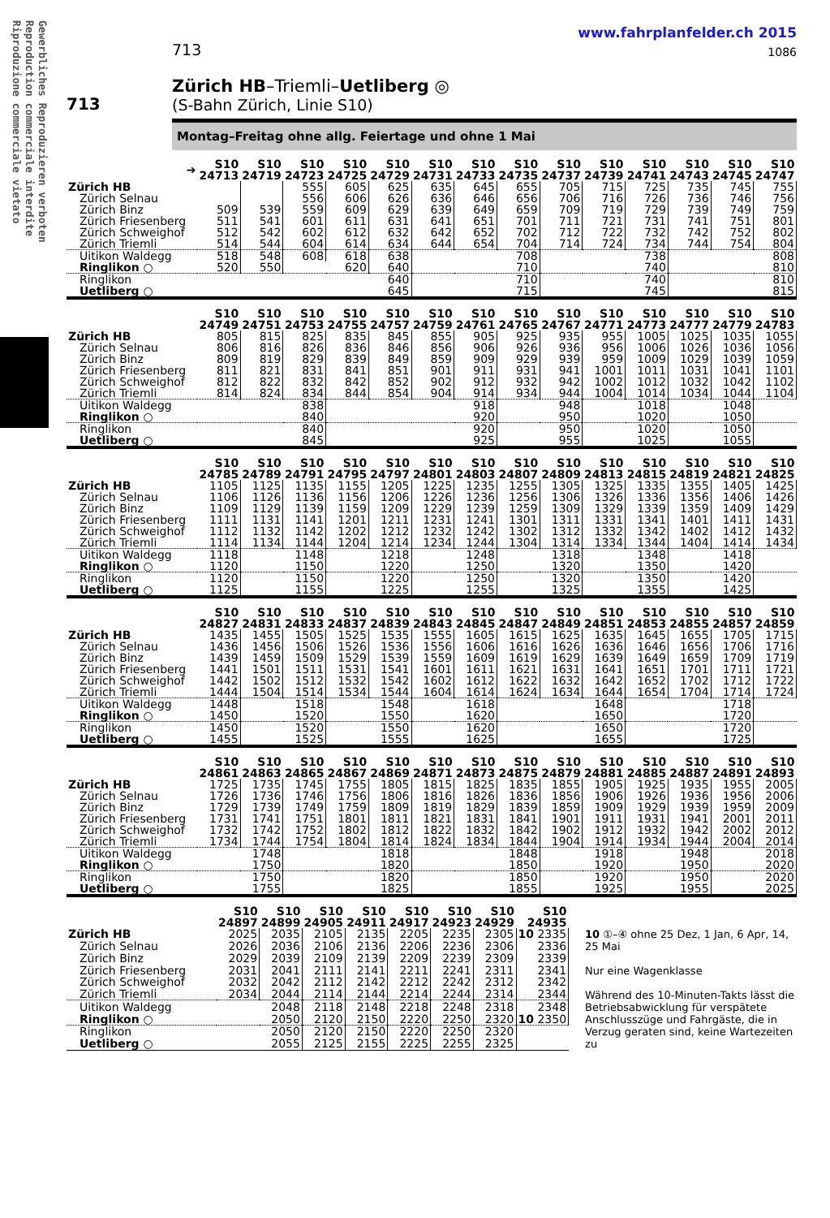Gewerbliches Reproduzieren verboten
Reproduction commerciale interdite
Riproduzione commerciale vietato
713
www.fahrplanfelder.ch 2015
1086
713
Zürich HB–Triemli–Uetliberg ◎
(S-Bahn Zürich, Linie S10)
Montag–Freitag ohne allg. Feiertage und ohne 1 Mai
| ➔ | S10 24713 | S10 24719 | S10 24723 | S10 24725 | S10 24729 | S10 24731 | S10 24733 | S10 24735 | S10 24737 | S10 24739 | S10 24741 | S10 24743 | S10 24745 | S10 24747 |
| --- | --- | --- | --- | --- | --- | --- | --- | --- | --- | --- | --- | --- | --- | --- |
| Zürich HB | | | 555 | 605 | 625 | 635 | 645 | 655 | 705 | 715 | 725 | 735 | 745 | 755 |
| Zürich Selnau | | | 556 | 606 | 626 | 636 | 646 | 656 | 706 | 716 | 726 | 736 | 746 | 756 |
| Zürich Binz | 509 | 539 | 559 | 609 | 629 | 639 | 649 | 659 | 709 | 719 | 729 | 739 | 749 | 759 |
| Zürich Friesenberg | 511 | 541 | 601 | 611 | 631 | 641 | 651 | 701 | 711 | 721 | 731 | 741 | 751 | 801 |
| Zürich Schweighof | 512 | 542 | 602 | 612 | 632 | 642 | 652 | 702 | 712 | 722 | 732 | 742 | 752 | 802 |
| Zürich Triemli | 514 | 544 | 604 | 614 | 634 | 644 | 654 | 704 | 714 | 724 | 734 | 744 | 754 | 804 |
| Uitikon Waldegg | 518 | 548 | 608 | 618 | 638 | | | 708 | | | 738 | | | 808 |
| Ringlikon ○ | 520 | 550 | | 620 | 640 | | | 710 | | | 740 | | | 810 |
| Ringlikon | | | | | 640 | | | 710 | | | 740 | | | 810 |
| Uetliberg ○ | | | | | 645 | | | 715 | | | 745 | | | 815 |
| | S10 24749 | S10 24751 | S10 24753 | S10 24755 | S10 24757 | S10 24759 | S10 24761 | S10 24765 | S10 24767 | S10 24771 | S10 24773 | S10 24777 | S10 24779 | S10 24783 |
| --- | --- | --- | --- | --- | --- | --- | --- | --- | --- | --- | --- | --- | --- | --- |
| Zürich HB | 805 | 815 | 825 | 835 | 845 | 855 | 905 | 925 | 935 | 955 | 1005 | 1025 | 1035 | 1055 |
| Zürich Selnau | 806 | 816 | 826 | 836 | 846 | 856 | 906 | 926 | 936 | 956 | 1006 | 1026 | 1036 | 1056 |
| Zürich Binz | 809 | 819 | 829 | 839 | 849 | 859 | 909 | 929 | 939 | 959 | 1009 | 1029 | 1039 | 1059 |
| Zürich Friesenberg | 811 | 821 | 831 | 841 | 851 | 901 | 911 | 931 | 941 | 1001 | 1011 | 1031 | 1041 | 1101 |
| Zürich Schweighof | 812 | 822 | 832 | 842 | 852 | 902 | 912 | 932 | 942 | 1002 | 1012 | 1032 | 1042 | 1102 |
| Zürich Triemli | 814 | 824 | 834 | 844 | 854 | 904 | 914 | 934 | 944 | 1004 | 1014 | 1034 | 1044 | 1104 |
| Uitikon Waldegg | | | 838 | | | | 918 | | 948 | | 1018 | | 1048 | |
| Ringlikon ○ | | | 840 | | | | 920 | | 950 | | 1020 | | 1050 | |
| Ringlikon | | | 840 | | | | 920 | | 950 | | 1020 | | 1050 | |
| Uetliberg ○ | | | 845 | | | | 925 | | 955 | | 1025 | | 1055 | |
| | S10 24785 | S10 24789 | S10 24791 | S10 24795 | S10 24797 | S10 24801 | S10 24803 | S10 24807 | S10 24809 | S10 24813 | S10 24815 | S10 24819 | S10 24821 | S10 24825 |
| --- | --- | --- | --- | --- | --- | --- | --- | --- | --- | --- | --- | --- | --- | --- |
| Zürich HB | 1105 | 1125 | 1135 | 1155 | 1205 | 1225 | 1235 | 1255 | 1305 | 1325 | 1335 | 1355 | 1405 | 1425 |
| Zürich Selnau | 1106 | 1126 | 1136 | 1156 | 1206 | 1226 | 1236 | 1256 | 1306 | 1326 | 1336 | 1356 | 1406 | 1426 |
| Zürich Binz | 1109 | 1129 | 1139 | 1159 | 1209 | 1229 | 1239 | 1259 | 1309 | 1329 | 1339 | 1359 | 1409 | 1429 |
| Zürich Friesenberg | 1111 | 1131 | 1141 | 1201 | 1211 | 1231 | 1241 | 1301 | 1311 | 1331 | 1341 | 1401 | 1411 | 1431 |
| Zürich Schweighof | 1112 | 1132 | 1142 | 1202 | 1212 | 1232 | 1242 | 1302 | 1312 | 1332 | 1342 | 1402 | 1412 | 1432 |
| Zürich Triemli | 1114 | 1134 | 1144 | 1204 | 1214 | 1234 | 1244 | 1304 | 1314 | 1334 | 1344 | 1404 | 1414 | 1434 |
| Uitikon Waldegg | 1118 | | 1148 | | 1218 | | 1248 | | 1318 | | 1348 | | 1418 | |
| Ringlikon ○ | 1120 | | 1150 | | 1220 | | 1250 | | 1320 | | 1350 | | 1420 | |
| Ringlikon | 1120 | | 1150 | | 1220 | | 1250 | | 1320 | | 1350 | | 1420 | |
| Uetliberg ○ | 1125 | | 1155 | | 1225 | | 1255 | | 1325 | | 1355 | | 1425 | |
| | S10 24827 | S10 24831 | S10 24833 | S10 24837 | S10 24839 | S10 24843 | S10 24845 | S10 24847 | S10 24849 | S10 24851 | S10 24853 | S10 24855 | S10 24857 | S10 24859 |
| --- | --- | --- | --- | --- | --- | --- | --- | --- | --- | --- | --- | --- | --- | --- |
| Zürich HB | 1435 | 1455 | 1505 | 1525 | 1535 | 1555 | 1605 | 1615 | 1625 | 1635 | 1645 | 1655 | 1705 | 1715 |
| Zürich Selnau | 1436 | 1456 | 1506 | 1526 | 1536 | 1556 | 1606 | 1616 | 1626 | 1636 | 1646 | 1656 | 1706 | 1716 |
| Zürich Binz | 1439 | 1459 | 1509 | 1529 | 1539 | 1559 | 1609 | 1619 | 1629 | 1639 | 1649 | 1659 | 1709 | 1719 |
| Zürich Friesenberg | 1441 | 1501 | 1511 | 1531 | 1541 | 1601 | 1611 | 1621 | 1631 | 1641 | 1651 | 1701 | 1711 | 1721 |
| Zürich Schweighof | 1442 | 1502 | 1512 | 1532 | 1542 | 1602 | 1612 | 1622 | 1632 | 1642 | 1652 | 1702 | 1712 | 1722 |
| Zürich Triemli | 1444 | 1504 | 1514 | 1534 | 1544 | 1604 | 1614 | 1624 | 1634 | 1644 | 1654 | 1704 | 1714 | 1724 |
| Uitikon Waldegg | 1448 | | 1518 | | 1548 | | 1618 | | | 1648 | | | 1718 | |
| Ringlikon ○ | 1450 | | 1520 | | 1550 | | 1620 | | | 1650 | | | 1720 | |
| Ringlikon | 1450 | | 1520 | | 1550 | | 1620 | | | 1650 | | | 1720 | |
| Uetliberg ○ | 1455 | | 1525 | | 1555 | | 1625 | | | 1655 | | | 1725 | |
| | S10 24861 | S10 24863 | S10 24865 | S10 24867 | S10 24869 | S10 24871 | S10 24873 | S10 24875 | S10 24879 | S10 24881 | S10 24885 | S10 24887 | S10 24891 | S10 24893 |
| --- | --- | --- | --- | --- | --- | --- | --- | --- | --- | --- | --- | --- | --- | --- |
| Zürich HB | 1725 | 1735 | 1745 | 1755 | 1805 | 1815 | 1825 | 1835 | 1855 | 1905 | 1925 | 1935 | 1955 | 2005 |
| Zürich Selnau | 1726 | 1736 | 1746 | 1756 | 1806 | 1816 | 1826 | 1836 | 1856 | 1906 | 1926 | 1936 | 1956 | 2006 |
| Zürich Binz | 1729 | 1739 | 1749 | 1759 | 1809 | 1819 | 1829 | 1839 | 1859 | 1909 | 1929 | 1939 | 1959 | 2009 |
| Zürich Friesenberg | 1731 | 1741 | 1751 | 1801 | 1811 | 1821 | 1831 | 1841 | 1901 | 1911 | 1931 | 1941 | 2001 | 2011 |
| Zürich Schweighof | 1732 | 1742 | 1752 | 1802 | 1812 | 1822 | 1832 | 1842 | 1902 | 1912 | 1932 | 1942 | 2002 | 2012 |
| Zürich Triemli | 1734 | 1744 | 1754 | 1804 | 1814 | 1824 | 1834 | 1844 | 1904 | 1914 | 1934 | 1944 | 2004 | 2014 |
| Uitikon Waldegg | | 1748 | | | 1818 | | | 1848 | | 1918 | | 1948 | | 2018 |
| Ringlikon ○ | | 1750 | | | 1820 | | | 1850 | | 1920 | | 1950 | | 2020 |
| Ringlikon | | 1750 | | | 1820 | | | 1850 | | 1920 | | 1950 | | 2020 |
| Uetliberg ○ | | 1755 | | | 1825 | | | 1855 | | 1925 | | 1955 | | 2025 |
| | S10 24897 | S10 24899 | S10 24905 | S10 24911 | S10 24917 | S10 24923 | S10 24929 | S10 24935 | |
| --- | --- | --- | --- | --- | --- | --- | --- | --- | --- |
| Zürich HB | 2025 | 2035 | 2105 | 2135 | 2205 | 2235 | 2305 | 10 2335 | 10 ①–④ ohne 25 Dez, 1 Jan, 6 Apr, 14, 25 Mai Nur eine Wagenklasse Während des 10-Minuten-Takts lässt die Betriebsabwicklung für verspätete Anschlusszüge und Fahrgäste, die in Verzug geraten sind, keine Wartezeiten zu |
| Zürich Selnau | 2026 | 2036 | 2106 | 2136 | 2206 | 2236 | 2306 | 2336 | |
| Zürich Binz | 2029 | 2039 | 2109 | 2139 | 2209 | 2239 | 2309 | 2339 | |
| Zürich Friesenberg | 2031 | 2041 | 2111 | 2141 | 2211 | 2241 | 2311 | 2341 | |
| Zürich Schweighof | 2032 | 2042 | 2112 | 2142 | 2212 | 2242 | 2312 | 2342 | |
| Zürich Triemli | 2034 | 2044 | 2114 | 2144 | 2214 | 2244 | 2314 | 2344 | |
| Uitikon Waldegg | | 2048 | 2118 | 2148 | 2218 | 2248 | 2318 | 2348 | |
| Ringlikon ○ | | 2050 | 2120 | 2150 | 2220 | 2250 | 2320 | 10 2350 | |
| Ringlikon | | 2050 | 2120 | 2150 | 2220 | 2250 | 2320 | | |
| Uetliberg ○ | | 2055 | 2125 | 2155 | 2225 | 2255 | 2325 | | |